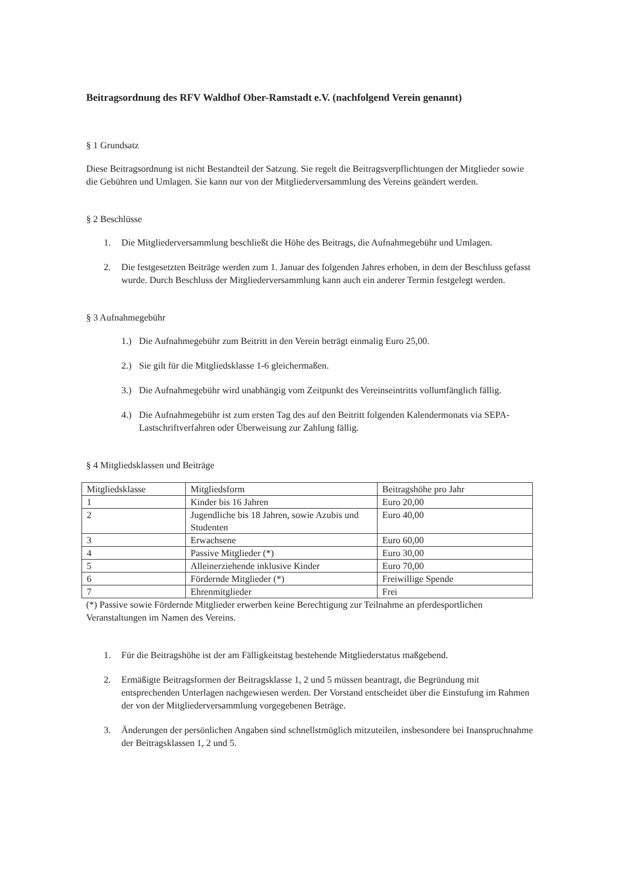Beitragsordnung des RFV Waldhof Ober-Ramstadt e.V. (nachfolgend Verein genannt)
§ 1 Grundsatz
Diese Beitragsordnung ist nicht Bestandteil der Satzung. Sie regelt die Beitragsverpflichtungen der Mitglieder sowie die Gebühren und Umlagen. Sie kann nur von der Mitgliederversammlung des Vereins geändert werden.
§ 2 Beschlüsse
1. Die Mitgliederversammlung beschließt die Höhe des Beitrags, die Aufnahmegebühr und Umlagen.
2. Die festgesetzten Beiträge werden zum 1. Januar des folgenden Jahres erhoben, in dem der Beschluss gefasst wurde. Durch Beschluss der Mitgliederversammlung kann auch ein anderer Termin festgelegt werden.
§ 3 Aufnahmegebühr
1.) Die Aufnahmegebühr zum Beitritt in den Verein beträgt einmalig Euro 25,00.
2.) Sie gilt für die Mitgliedsklasse 1-6 gleichermaßen.
3.) Die Aufnahmegebühr wird unabhängig vom Zeitpunkt des Vereinseintritts vollumfänglich fällig.
4.) Die Aufnahmegebühr ist zum ersten Tag des auf den Beitritt folgenden Kalendermonats via SEPA-Lastschriftverfahren oder Überweisung zur Zahlung fällig.
§ 4 Mitgliedsklassen und Beiträge
| Mitgliedsklasse | Mitgliedsform | Beitragshöhe pro Jahr |
| 1 | Kinder bis 16 Jahren | Euro 20,00 |
| 2 | Jugendliche bis 18 Jahren, sowie Azubis und Studenten | Euro 40,00 |
| 3 | Erwachsene | Euro 60,00 |
| 4 | Passive Mitglieder (*) | Euro 30,00 |
| 5 | Alleinerziehende inklusive Kinder | Euro 70,00 |
| 6 | Fördernde Mitglieder (*) | Freiwillige Spende |
| 7 | Ehrenmitglieder | Frei |
(*) Passive sowie Fördernde Mitglieder erwerben keine Berechtigung zur Teilnahme an pferdesportlichen Veranstaltungen im Namen des Vereins.
1. Für die Beitragshöhe ist der am Fälligkeitstag bestehende Mitgliederstatus maßgebend.
2. Ermäßigte Beitragsformen der Beitragsklasse 1, 2 und 5 müssen beantragt, die Begründung mit entsprechenden Unterlagen nachgewiesen werden. Der Vorstand entscheidet über die Einstufung im Rahmen der von der Mitgliederversammlung vorgegebenen Beträge.
3. Änderungen der persönlichen Angaben sind schnellstmöglich mitzuteilen, insbesondere bei Inanspruchnahme der Beitragsklassen 1, 2 und 5.